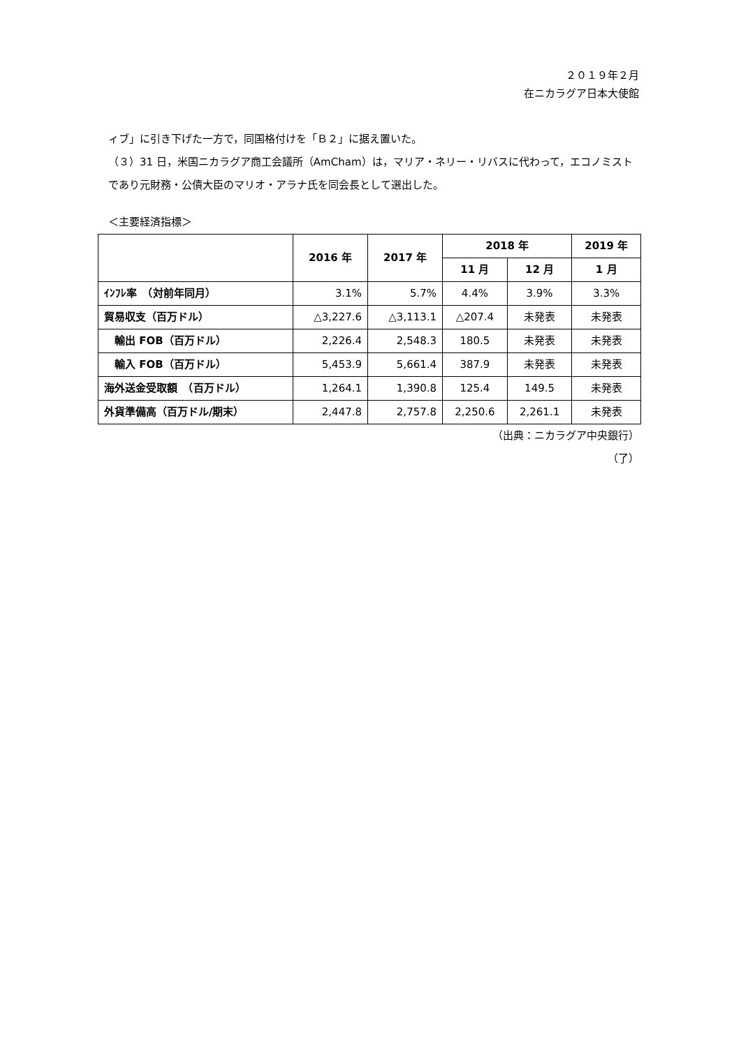２０１９年２月
在ニカラグア日本大使館
ィブ」に引き下げた一方で，同国格付けを「Ｂ２」に据え置いた。
（３）31 日，米国ニカラグア商工会議所（AmCham）は，マリア・ネリー・リバスに代わって，エコノミストであり元財務・公債大臣のマリオ・アラナ氏を同会長として選出した。
＜主要経済指標＞
| | 2016 年 | 2017 年 | 2018 年 | | 2019 年 |
| --- | --- | --- | --- | --- | --- |
| | | | 11 月 | 12 月 | 1 月 |
| ｲﾝﾌﾚ率 （対前年同月） | 3.1% | 5.7% | 4.4% | 3.9% | 3.3% |
| 貿易収支（百万ドル） | △3,227.6 | △3,113.1 | △207.4 | 未発表 | 未発表 |
| 輸出 FOB（百万ドル） | 2,226.4 | 2,548.3 | 180.5 | 未発表 | 未発表 |
| 輸入 FOB（百万ドル） | 5,453.9 | 5,661.4 | 387.9 | 未発表 | 未発表 |
| 海外送金受取額 （百万ドル） | 1,264.1 | 1,390.8 | 125.4 | 149.5 | 未発表 |
| 外貨準備高（百万ドル/期末） | 2,447.8 | 2,757.8 | 2,250.6 | 2,261.1 | 未発表 |
（出典：ニカラグア中央銀行）
（了）